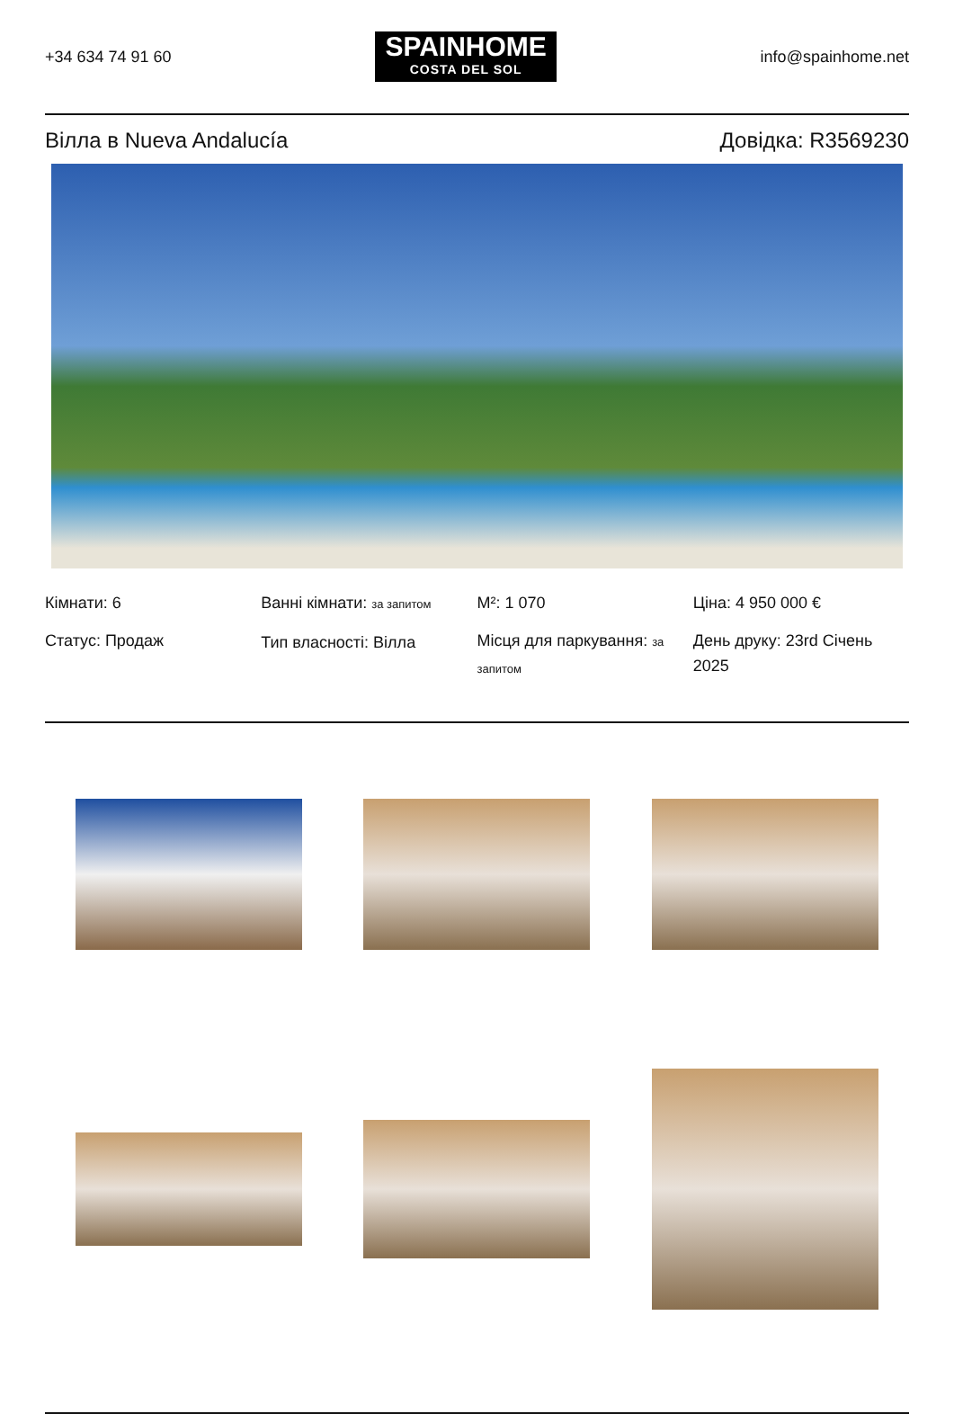+34 634 74 91 60
SPAINHOME
COSTA DEL SOL
info@spainhome.net
Вілла в Nueva Andalucía Довідка: R3569230
Кімнати: 6
Статус: Продаж
Ванні кімнати: за запитом
Тип власності: Вілла
M²: 1 070
Місця для паркування: за запитом
Ціна: 4 950 000 €
День друку: 23rd Січень 2025